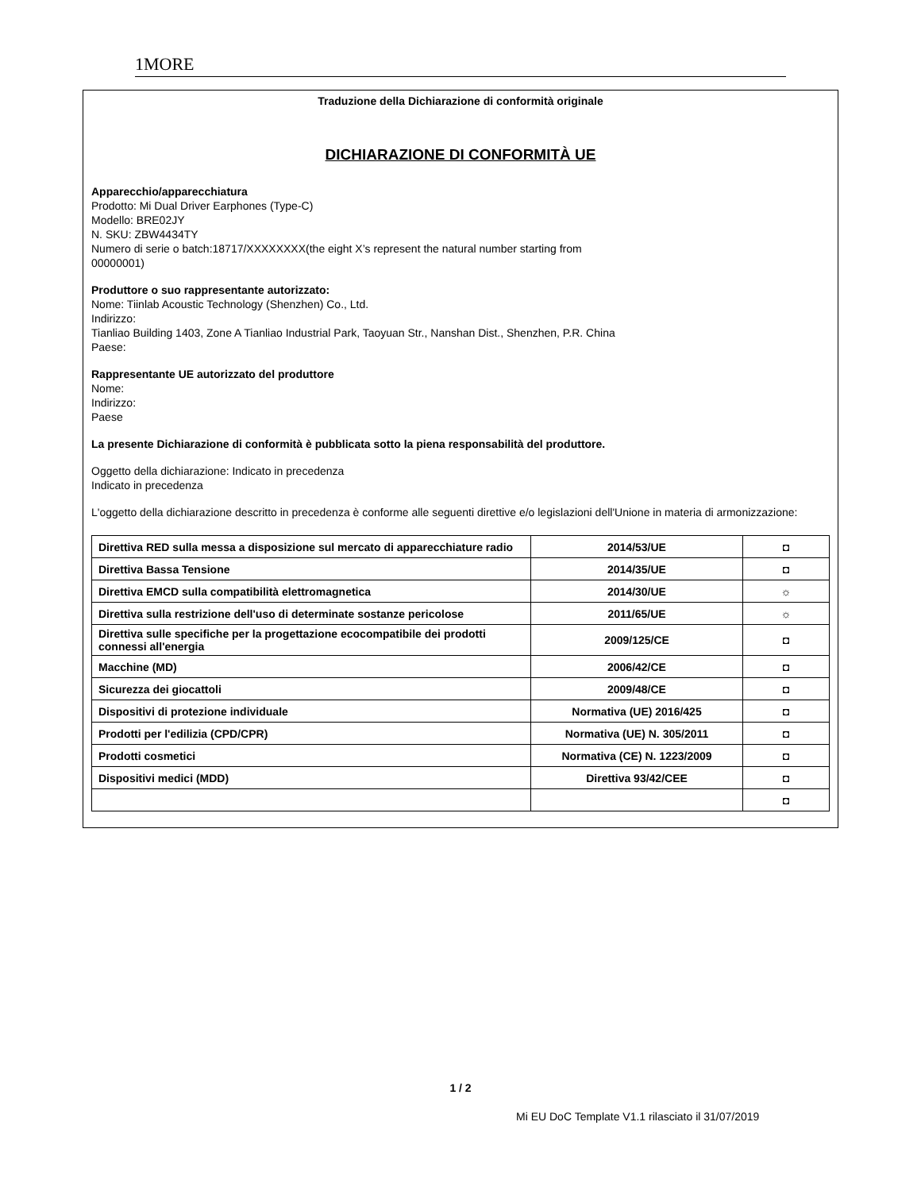1MORE
Traduzione della Dichiarazione di conformità originale
DICHIARAZIONE DI CONFORMITÀ UE
Apparecchio/apparecchiatura
Prodotto: Mi Dual Driver Earphones (Type-C)
Modello: BRE02JY
N. SKU: ZBW4434TY
Numero di serie o batch:18717/XXXXXXXX(the eight X’s represent the natural number starting from
00000001)
Produttore o suo rappresentante autorizzato:
Nome: Tiinlab Acoustic Technology (Shenzhen) Co., Ltd.
Indirizzo:
Tianliao Building 1403, Zone A Tianliao Industrial Park, Taoyuan Str., Nanshan Dist., Shenzhen, P.R. China
Paese:
Rappresentante UE autorizzato del produttore
Nome:
Indirizzo:
Paese
La presente Dichiarazione di conformità è pubblicata sotto la piena responsabilità del produttore.
Oggetto della dichiarazione: Indicato in precedenza
Indicato in precedenza
L'oggetto della dichiarazione descritto in precedenza è conforme alle seguenti direttive e/o legislazioni dell'Unione in materia di armonizzazione:
| Direttiva RED sulla messa a disposizione sul mercato di apparecchiature radio | 2014/53/UE | ◘ |
| Direttiva Bassa Tensione | 2014/35/UE | ◘ |
| Direttiva EMCD sulla compatibilità elettromagnetica | 2014/30/UE | ☼ |
| Direttiva sulla restrizione dell'uso di determinate sostanze pericolose | 2011/65/UE | ☼ |
| Direttiva sulle specifiche per la progettazione ecocompatibile dei prodotti connessi all'energia | 2009/125/CE | ◘ |
| Macchine (MD) | 2006/42/CE | ◘ |
| Sicurezza dei giocattoli | 2009/48/CE | ◘ |
| Dispositivi di protezione individuale | Normativa (UE) 2016/425 | ◘ |
| Prodotti per l'edilizia (CPD/CPR) | Normativa (UE) N. 305/2011 | ◘ |
| Prodotti cosmetici | Normativa (CE) N. 1223/2009 | ◘ |
| Dispositivi medici (MDD) | Direttiva 93/42/CEE | ◘ |
| | | ◘ |
1 / 2
Mi EU DoC Template V1.1 rilasciato il 31/07/2019